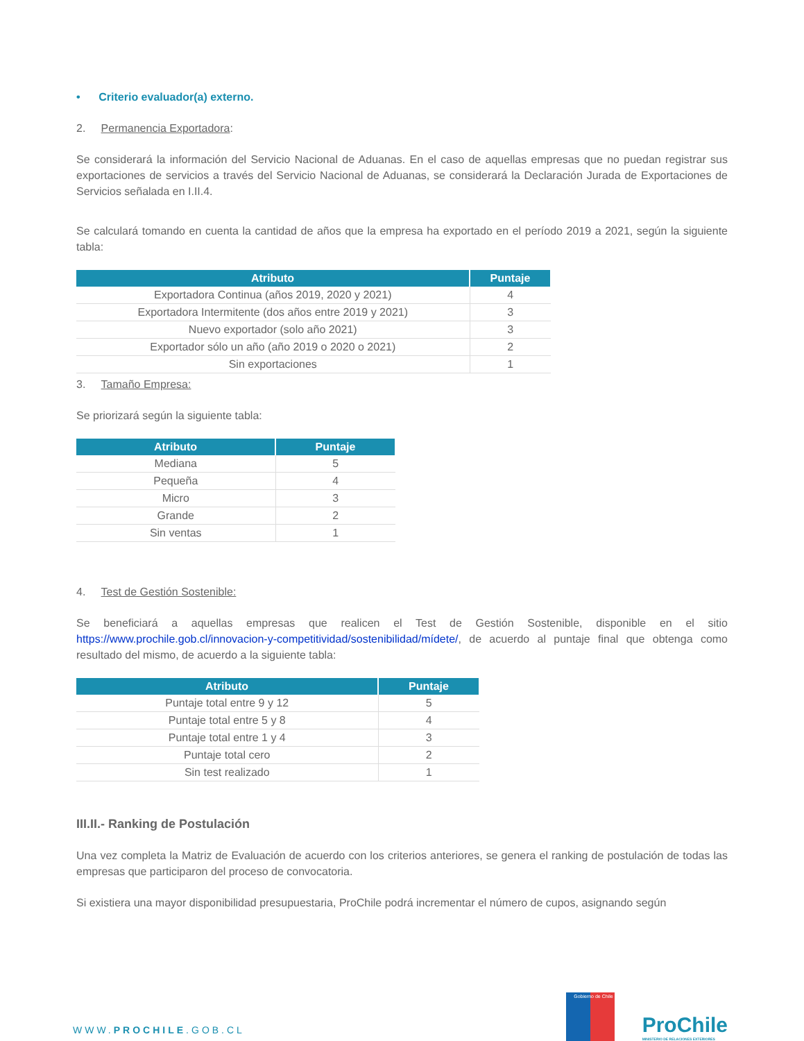• Criterio evaluador(a) externo.
2. Permanencia Exportadora:
Se considerará la información del Servicio Nacional de Aduanas. En el caso de aquellas empresas que no puedan registrar sus exportaciones de servicios a través del Servicio Nacional de Aduanas, se considerará la Declaración Jurada de Exportaciones de Servicios señalada en I.II.4.
Se calculará tomando en cuenta la cantidad de años que la empresa ha exportado en el período 2019 a 2021, según la siguiente tabla:
| Atributo | Puntaje |
| --- | --- |
| Exportadora Continua (años 2019, 2020 y 2021) | 4 |
| Exportadora Intermitente (dos años entre 2019 y 2021) | 3 |
| Nuevo exportador (solo año 2021) | 3 |
| Exportador sólo un año (año 2019 o 2020 o 2021) | 2 |
| Sin exportaciones | 1 |
3. Tamaño Empresa:
Se priorizará según la siguiente tabla:
| Atributo | Puntaje |
| --- | --- |
| Mediana | 5 |
| Pequeña | 4 |
| Micro | 3 |
| Grande | 2 |
| Sin ventas | 1 |
4. Test de Gestión Sostenible:
Se beneficiará a aquellas empresas que realicen el Test de Gestión Sostenible, disponible en el sitio https://www.prochile.gob.cl/innovacion-y-competitividad/sostenibilidad/mídete/, de acuerdo al puntaje final que obtenga como resultado del mismo, de acuerdo a la siguiente tabla:
| Atributo | Puntaje |
| --- | --- |
| Puntaje total entre 9 y 12 | 5 |
| Puntaje total entre 5 y 8 | 4 |
| Puntaje total entre 1 y 4 | 3 |
| Puntaje total cero | 2 |
| Sin test realizado | 1 |
III.II.- Ranking de Postulación
Una vez completa la Matriz de Evaluación de acuerdo con los criterios anteriores, se genera el ranking de postulación de todas las empresas que participaron del proceso de convocatoria.
Si existiera una mayor disponibilidad presupuestaria, ProChile podrá incrementar el número de cupos, asignando según
WWW.PROCHILE.GOB.CL
Gobierno de Chile
ProChile
MINISTERIO DE RELACIONES EXTERIORES